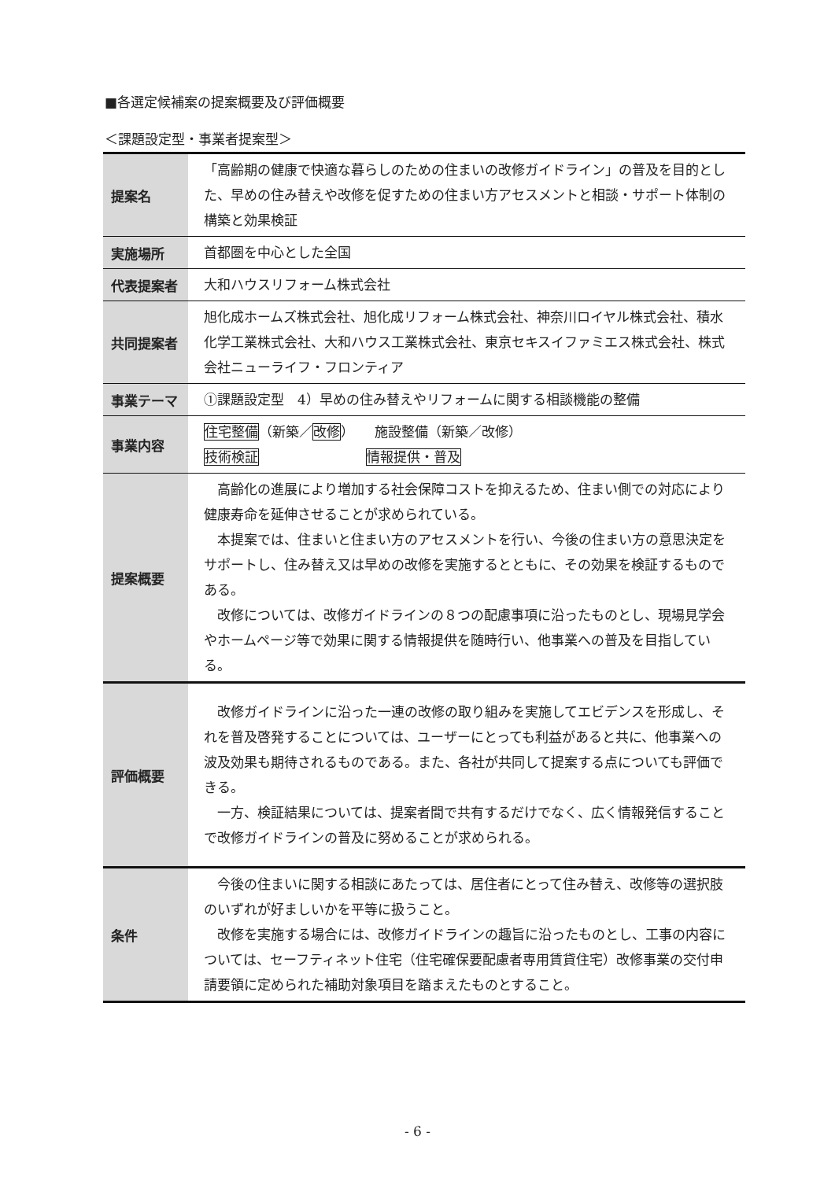■各選定候補案の提案概要及び評価概要
＜課題設定型・事業者提案型＞
| 提案名 | 「高齢期の健康で快適な暮らしのための住まいの改修ガイドライン」の普及を目的とした、早めの住み替えや改修を促すための住まい方アセスメントと相談・サポート体制の構築と効果検証 |
| 実施場所 | 首都圏を中心とした全国 |
| 代表提案者 | 大和ハウスリフォーム株式会社 |
| 共同提案者 | 旭化成ホームズ株式会社、旭化成リフォーム株式会社、神奈川ロイヤル株式会社、積水化学工業株式会社、大和ハウス工業株式会社、東京セキスイファミエス株式会社、株式会社ニューライフ・フロンティア |
| 事業テーマ | ①課題設定型 4）早めの住み替えやリフォームに関する相談機能の整備 |
| 事業内容 | 住宅整備 （新築／ 改修 ） 施設整備（新築／改修） 技術検証 情報提供・普及 |
| 提案概要 | 高齢化の進展により増加する社会保障コストを抑えるため、住まい側での対応により健康寿命を延伸させることが求められている。 本提案では、住まいと住まい方のアセスメントを行い、今後の住まい方の意思決定をサポートし、住み替え又は早めの改修を実施するとともに、その効果を検証するものである。 改修については、改修ガイドラインの８つの配慮事項に沿ったものとし、現場見学会やホームページ等で効果に関する情報提供を随時行い、他事業への普及を目指している。 |
| 評価概要 | 改修ガイドラインに沿った一連の改修の取り組みを実施してエビデンスを形成し、それを普及啓発することについては、ユーザーにとっても利益があると共に、他事業への波及効果も期待されるものである。また、各社が共同して提案する点についても評価できる。 一方、検証結果については、提案者間で共有するだけでなく、広く情報発信することで改修ガイドラインの普及に努めることが求められる。 |
| 条件 | 今後の住まいに関する相談にあたっては、居住者にとって住み替え、改修等の選択肢のいずれが好ましいかを平等に扱うこと。 改修を実施する場合には、改修ガイドラインの趣旨に沿ったものとし、工事の内容については、セーフティネット住宅（住宅確保要配慮者専用賃貸住宅）改修事業の交付申請要領に定められた補助対象項目を踏まえたものとすること。 |
- 6 -